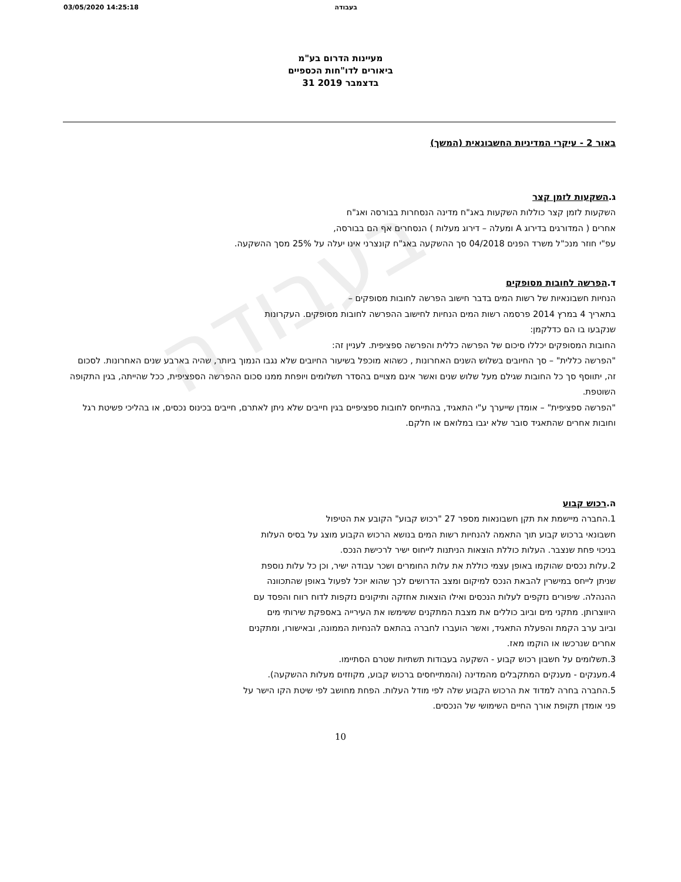בעבודה
03/05/2020 14:25:18 בעבודה
מעיינות הדרום בע"מ
ביאורים לדו"חות הכספיים
31 בדצמבר 2019
באור 2 - עיקרי המדיניות החשבונאית (המשך)
ג.השקעות לזמן קצר
השקעות לזמן קצר כוללות השקעות באג"ח מדינה הנסחרות בבורסה ואג"ח
אחרים ( המדורגים בדירוג A ומעלה – דירוג מעלות ) הנסחרים אף הם בבורסה,
עפ"י חוזר מנכ"ל משרד הפנים 04/2018 סך ההשקעה באג"ח קונצרני אינו יעלה על 25% מסך ההשקעה.
ד.הפרשה לחובות מסופקים
הנחיות חשבונאיות של רשות המים בדבר חישוב הפרשה לחובות מסופקים –
בתאריך 4 במרץ 2014 פרסמה רשות המים הנחיות לחישוב ההפרשה לחובות מסופקים. העקרונות
שנקבעו בו הם כדלקמן:
החובות המסופקים יכללו סיכום של הפרשה כללית והפרשה ספציפית. לעניין זה:
"הפרשה כללית" – סך החיובים בשלוש השנים האחרונות , כשהוא מוכפל בשיעור החיובים שלא נגבו הנמוך ביותר, שהיה בארבע שנים האחרונות. לסכום זה, יתווסף סך כל החובות שגילם מעל שלוש שנים ואשר אינם מצויים בהסדר תשלומים ויופחת ממנו סכום ההפרשה הספציפית, ככל שהייתה, בגין התקופה השוטפת.
"הפרשה ספציפית" – אומדן שייערך ע"י התאגיד, בהתייחס לחובות ספציפיים בגין חייבים שלא ניתן לאתרם, חייבים בכינוס נכסים, או בהליכי פשיטת רגל וחובות אחרים שהתאגיד סובר שלא יגבו במלואם או חלקם.
ה.רכוש קבוע
1.החברה מיישמת את תקן חשבונאות מספר 27 "רכוש קבוע" הקובע את הטיפול
חשבונאי ברכוש קבוע תוך התאמה להנחיות רשות המים בנושא הרכוש הקבוע מוצג על בסיס העלות
בניכוי פחת שנצבר. העלות כוללת הוצאות הניתנות לייחוס ישיר לרכישת הנכס.
2.עלות נכסים שהוקמו באופן עצמי כוללת את עלות החומרים ושכר עבודה ישיר, וכן כל עלות נוספת
שניתן לייחס במישרין להבאת הנכס למיקום ומצב הדרושים לכך שהוא יוכל לפעול באופן שהתכוונה
ההנהלה. שיפורים נזקפים לעלות הנכסים ואילו הוצאות אחזקה ותיקונים נזקפות לדוח רווח והפסד עם
היווצרותן. מתקני מים וביוב כוללים את מצבת המתקנים ששימשו את העירייה באספקת שירותי מים
וביוב ערב הקמת והפעלת התאגיד, ואשר הועברו לחברה בהתאם להנחיות הממונה, ובאישורו, ומתקנים
אחרים שנרכשו או הוקמו מאז.
3.תשלומים על חשבון רכוש קבוע - השקעה בעבודות תשתיות שטרם הסתיימו.
4.מענקים - מענקים המתקבלים מהמדינה (והמתייחסים ברכוש קבוע, מקוזזים מעלות ההשקעה).
5.החברה בחרה למדוד את הרכוש הקבוע שלה לפי מודל העלות. הפחת מחושב לפי שיטת הקו הישר על
פני אומדן תקופת אורך החיים השימושי של הנכסים.
10